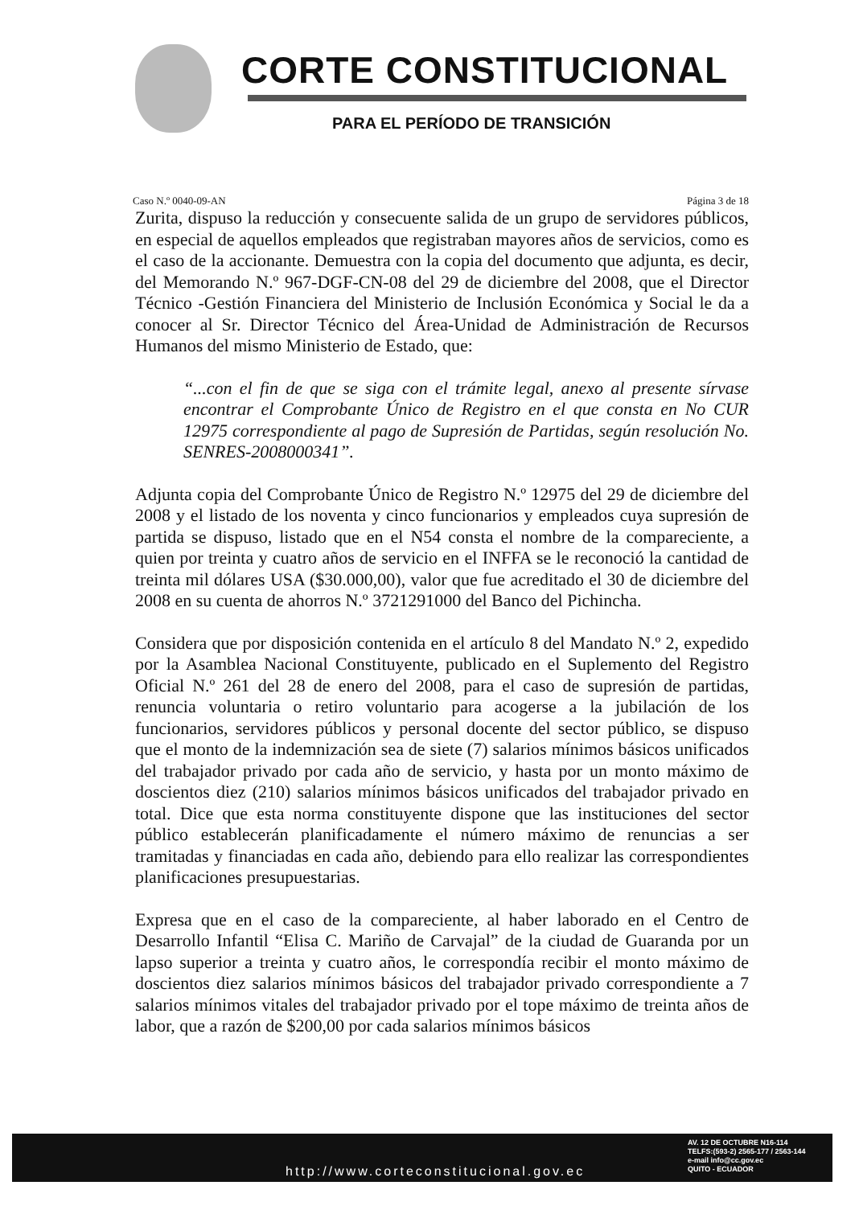CORTE CONSTITUCIONAL
PARA EL PERÍODO DE TRANSICIÓN
Caso N.º 0040-09-AN Página 3 de 18
Zurita, dispuso la reducción y consecuente salida de un grupo de servidores públicos, en especial de aquellos empleados que registraban mayores años de servicios, como es el caso de la accionante. Demuestra con la copia del documento que adjunta, es decir, del Memorando N.º 967-DGF-CN-08 del 29 de diciembre del 2008, que el Director Técnico -Gestión Financiera del Ministerio de Inclusión Económica y Social le da a conocer al Sr. Director Técnico del Área-Unidad de Administración de Recursos Humanos del mismo Ministerio de Estado, que:
“...con el fin de que se siga con el trámite legal, anexo al presente sírvase encontrar el Comprobante Único de Registro en el que consta en No CUR 12975 correspondiente al pago de Supresión de Partidas, según resolución No. SENRES-2008000341”.
Adjunta copia del Comprobante Único de Registro N.º 12975 del 29 de diciembre del 2008 y el listado de los noventa y cinco funcionarios y empleados cuya supresión de partida se dispuso, listado que en el N54 consta el nombre de la compareciente, a quien por treinta y cuatro años de servicio en el INFFA se le reconoció la cantidad de treinta mil dólares USA ($30.000,00), valor que fue acreditado el 30 de diciembre del 2008 en su cuenta de ahorros N.º 3721291000 del Banco del Pichincha.
Considera que por disposición contenida en el artículo 8 del Mandato N.º 2, expedido por la Asamblea Nacional Constituyente, publicado en el Suplemento del Registro Oficial N.º 261 del 28 de enero del 2008, para el caso de supresión de partidas, renuncia voluntaria o retiro voluntario para acogerse a la jubilación de los funcionarios, servidores públicos y personal docente del sector público, se dispuso que el monto de la indemnización sea de siete (7) salarios mínimos básicos unificados del trabajador privado por cada año de servicio, y hasta por un monto máximo de doscientos diez (210) salarios mínimos básicos unificados del trabajador privado en total. Dice que esta norma constituyente dispone que las instituciones del sector público establecerán planificadamente el número máximo de renuncias a ser tramitadas y financiadas en cada año, debiendo para ello realizar las correspondientes planificaciones presupuestarias.
Expresa que en el caso de la compareciente, al haber laborado en el Centro de Desarrollo Infantil “Elisa C. Mariño de Carvajal” de la ciudad de Guaranda por un lapso superior a treinta y cuatro años, le correspondía recibir el monto máximo de doscientos diez salarios mínimos básicos del trabajador privado correspondiente a 7 salarios mínimos vitales del trabajador privado por el tope máximo de treinta años de labor, que a razón de $200,00 por cada salarios mínimos básicos
http://www.corteconstitucional.gov.ec
AV. 12 DE OCTUBRE N16-114
TELFS:(593-2) 2565-177 / 2563-144
e-mail info@cc.gov.ec
QUITO - ECUADOR